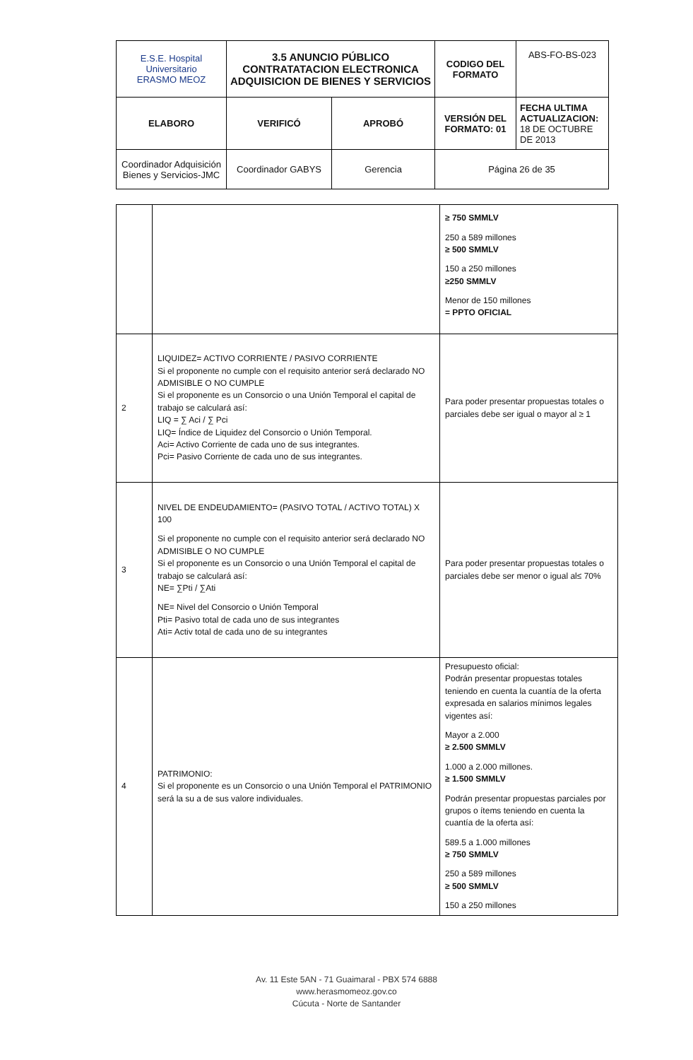| E.S.E. Hospital Universitario ERASMO MEOZ | 3.5 ANUNCIO PÚBLICO CONTRATATACION ELECTRONICA ADQUISICION DE BIENES Y SERVICIOS | | CODIGO DEL FORMATO | ABS-FO-BS-023 |
| ELABORO | VERIFICÓ | APROBÓ | VERSIÓN DEL FORMATO: 01 | FECHA ULTIMA ACTUALIZACION: 18 DE OCTUBRE DE 2013 |
| Coordinador Adquisición Bienes y Servicios-JMC | Coordinador GABYS | Gerencia | Página 26 de 35 | |
| | | ≥ 750 SMMLV 250 a 589 millones ≥ 500 SMMLV 150 a 250 millones ≥250 SMMLV Menor de 150 millones = PPTO OFICIAL |
| 2 | LIQUIDEZ= ACTIVO CORRIENTE / PASIVO CORRIENTE Si el proponente no cumple con el requisito anterior será declarado NO ADMISIBLE O NO CUMPLE Si el proponente es un Consorcio o una Unión Temporal el capital de trabajo se calculará así: LIQ = ∑ Aci / ∑ Pci LIQ= Índice de Liquidez del Consorcio o Unión Temporal. Aci= Activo Corriente de cada uno de sus integrantes. Pci= Pasivo Corriente de cada uno de sus integrantes. | Para poder presentar propuestas totales o parciales debe ser igual o mayor al ≥ 1 |
| 3 | NIVEL DE ENDEUDAMIENTO= (PASIVO TOTAL / ACTIVO TOTAL) X 100 Si el proponente no cumple con el requisito anterior será declarado NO ADMISIBLE O NO CUMPLE Si el proponente es un Consorcio o una Unión Temporal el capital de trabajo se calculará así: NE= ∑Pti / ∑Ati NE= Nivel del Consorcio o Unión Temporal Pti= Pasivo total de cada uno de sus integrantes Ati= Activ total de cada uno de su integrantes | Para poder presentar propuestas totales o parciales debe ser menor o igual al≤ 70% |
| 4 | PATRIMONIO: Si el proponente es un Consorcio o una Unión Temporal el PATRIMONIO será la su a de sus valore individuales. | Presupuesto oficial: Podrán presentar propuestas totales teniendo en cuenta la cuantía de la oferta expresada en salarios mínimos legales vigentes así: Mayor a 2.000 ≥ 2.500 SMMLV 1.000 a 2.000 millones. ≥ 1.500 SMMLV Podrán presentar propuestas parciales por grupos o ítems teniendo en cuenta la cuantía de la oferta así: 589.5 a 1.000 millones ≥ 750 SMMLV 250 a 589 millones ≥ 500 SMMLV 150 a 250 millones |
Av. 11 Este 5AN - 71 Guaimaral - PBX 574 6888
www.herasmomeoz.gov.co
Cúcuta - Norte de Santander